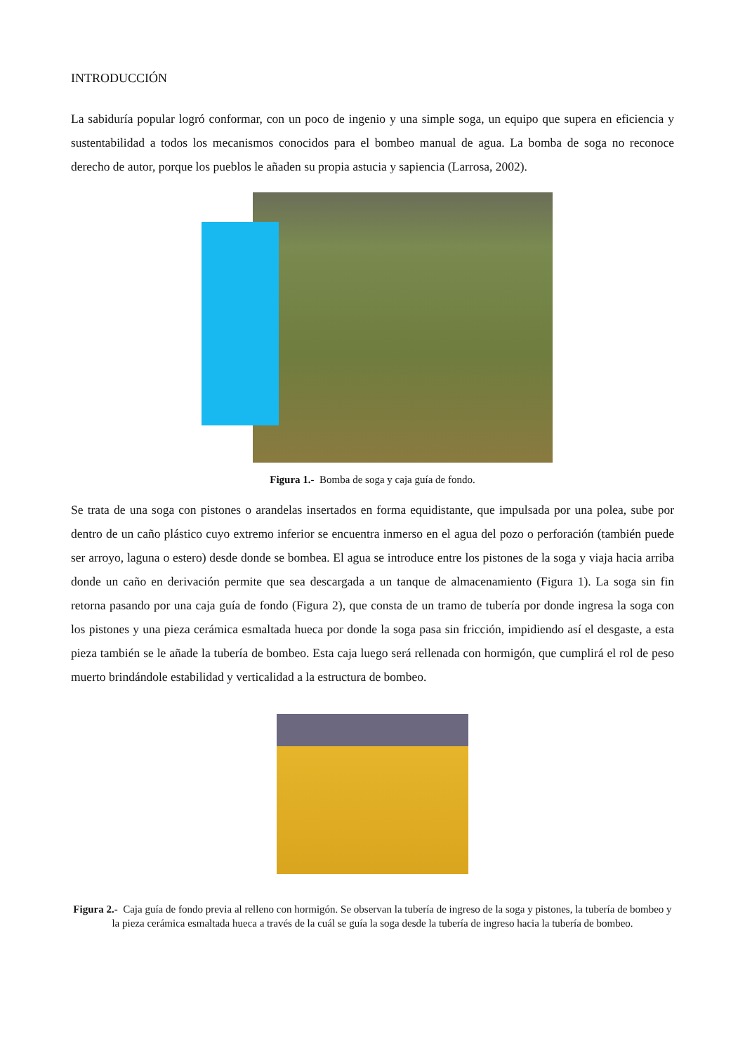INTRODUCCIÓN
La sabiduría popular logró conformar, con un poco de ingenio y una simple soga, un equipo que supera en eficiencia y sustentabilidad a todos los mecanismos conocidos para el bombeo manual de agua. La bomba de soga no reconoce derecho de autor, porque los pueblos le añaden su propia astucia y sapiencia (Larrosa, 2002).
Figura 1.- Bomba de soga y caja guía de fondo.
Se trata de una soga con pistones o arandelas insertados en forma equidistante, que impulsada por una polea, sube por dentro de un caño plástico cuyo extremo inferior se encuentra inmerso en el agua del pozo o perforación (también puede ser arroyo, laguna o estero) desde donde se bombea. El agua se introduce entre los pistones de la soga y viaja hacia arriba donde un caño en derivación permite que sea descargada a un tanque de almacenamiento (Figura 1). La soga sin fin retorna pasando por una caja guía de fondo (Figura 2), que consta de un tramo de tubería por donde ingresa la soga con los pistones y una pieza cerámica esmaltada hueca por donde la soga pasa sin fricción, impidiendo así el desgaste, a esta pieza también se le añade la tubería de bombeo. Esta caja luego será rellenada con hormigón, que cumplirá el rol de peso muerto brindándole estabilidad y verticalidad a la estructura de bombeo.
Figura 2.- Caja guía de fondo previa al relleno con hormigón. Se observan la tubería de ingreso de la soga y pistones, la tubería de bombeo y la pieza cerámica esmaltada hueca a través de la cuál se guía la soga desde la tubería de ingreso hacia la tubería de bombeo.